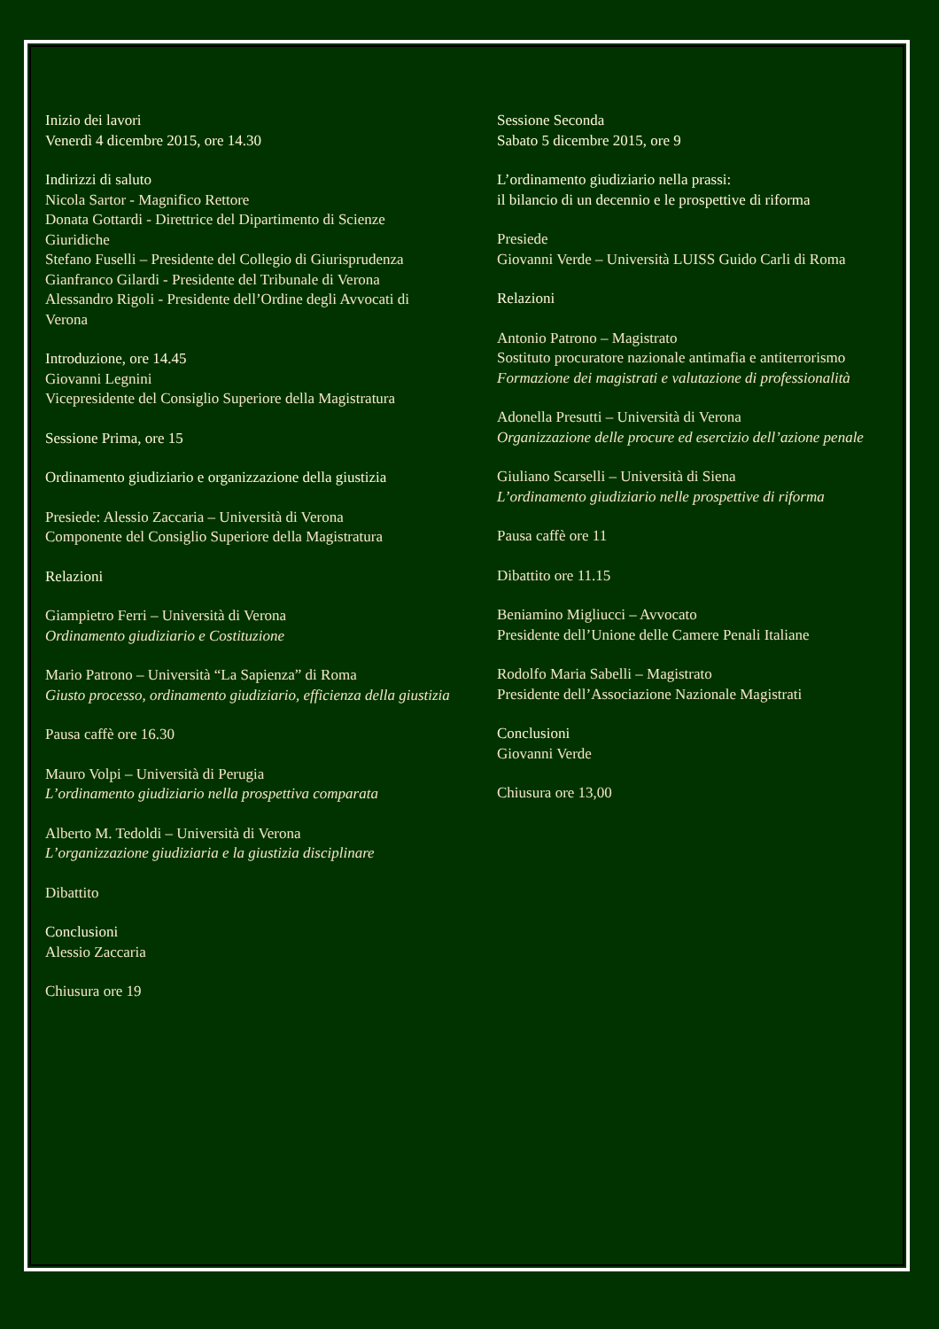Inizio dei lavori
Venerdì 4 dicembre 2015, ore 14.30
Indirizzi di saluto
Nicola Sartor - Magnifico Rettore
Donata Gottardi - Direttrice del Dipartimento di Scienze Giuridiche
Stefano Fuselli – Presidente del Collegio di Giurisprudenza
Gianfranco Gilardi - Presidente del Tribunale di Verona
Alessandro Rigoli - Presidente dell’Ordine degli Avvocati di Verona
Introduzione, ore 14.45
Giovanni Legnini
Vicepresidente del Consiglio Superiore della Magistratura
Sessione Prima, ore 15
Ordinamento giudiziario e organizzazione della giustizia
Presiede: Alessio Zaccaria – Università di Verona
Componente del Consiglio Superiore della Magistratura
Relazioni
Giampietro Ferri – Università di Verona
Ordinamento giudiziario e Costituzione
Mario Patrono – Università “La Sapienza” di Roma
Giusto processo, ordinamento giudiziario, efficienza della giustizia
Pausa caffè ore 16.30
Mauro Volpi – Università di Perugia
L’ordinamento giudiziario nella prospettiva comparata
Alberto M. Tedoldi – Università di Verona
L’organizzazione giudiziaria e la giustizia disciplinare
Dibattito
Conclusioni
Alessio Zaccaria
Chiusura ore 19
Sessione Seconda
Sabato 5 dicembre 2015, ore 9
L’ordinamento giudiziario nella prassi:
il bilancio di un decennio e le prospettive di riforma
Presiede
Giovanni Verde – Università LUISS Guido Carli di Roma
Relazioni
Antonio Patrono – Magistrato
Sostituto procuratore nazionale antimafia e antiterrorismo
Formazione dei magistrati e valutazione di professionalità
Adonella Presutti – Università di Verona
Organizzazione delle procure ed esercizio dell’azione penale
Giuliano Scarselli – Università di Siena
L’ordinamento giudiziario nelle prospettive di riforma
Pausa caffè ore 11
Dibattito ore 11.15
Beniamino Migliucci – Avvocato
Presidente dell’Unione delle Camere Penali Italiane
Rodolfo Maria Sabelli – Magistrato
Presidente dell’Associazione Nazionale Magistrati
Conclusioni
Giovanni Verde
Chiusura ore 13,00